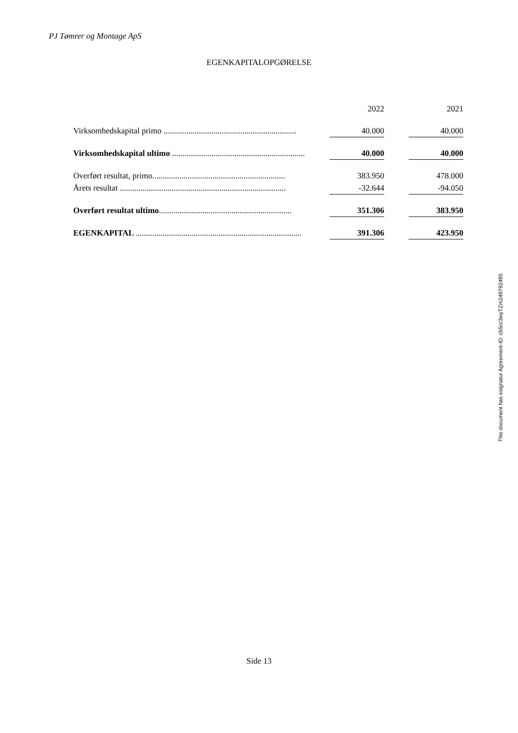PJ Tømrer og Montage ApS
EGENKAPITALOPGØRELSE
| | | 2022 | | 2021 |
| Virksomhedskapital primo ................................................................ | | 40.000 | | 40.000 |
| Virksomhedskapital ultimo ................................................................ | | 40.000 | | 40.000 |
| Overført resultat, primo................................................................ | | 383.950 | | 478.000 |
| Årets resultat ................................................................................ | | -32.644 | | -94.050 |
| Overført resultat ultimo ................................................................ | | 351.306 | | 383.950 |
| EGENKAPITAL ................................................................................ | | 391.306 | | 423.950 |
This document has esignatur Agreement-ID: cb5cc3wyTZm249792495
Side 13